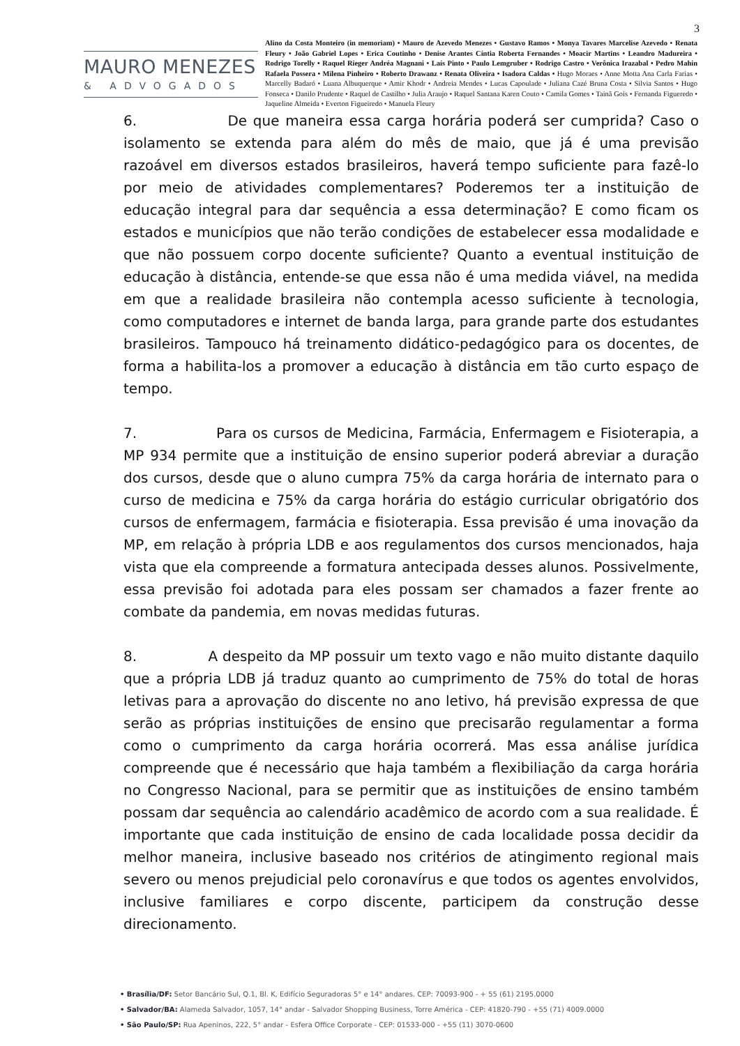3
MAURO MENEZES
& ADVOGADOS
Alino da Costa Monteiro (in memoriam) • Mauro de Azevedo Menezes • Gustavo Ramos • Monya Tavares Marcelise Azevedo • Renata Fleury • João Gabriel Lopes • Erica Coutinho • Denise Arantes Cíntia Roberta Fernandes • Moacir Martins • Leandro Madureira • Rodrigo Torelly • Raquel Rieger Andréa Magnani • Laís Pinto • Paulo Lemgruber • Rodrigo Castro • Verônica Irazabal • Pedro Mahin Rafaela Possera • Milena Pinheiro • Roberto Drawanz • Renata Oliveira • Isadora Caldas • Hugo Moraes • Anne Motta Ana Carla Farias • Marcelly Badaró • Luana Albuquerque • Amir Khodr • Andreia Mendes • Lucas Capoulade • Juliana Cazé Bruna Costa • Silvia Santos • Hugo Fonseca • Danilo Prudente • Raquel de Castilho • Julia Araujo • Raquel Santana Karen Couto • Camila Gomes • Tainã Gois • Fernanda Figueredo • Jaqueline Almeida • Everton Figueiredo • Manuela Fleury
6. De que maneira essa carga horária poderá ser cumprida? Caso o isolamento se extenda para além do mês de maio, que já é uma previsão razoável em diversos estados brasileiros, haverá tempo suficiente para fazê-lo por meio de atividades complementares? Poderemos ter a instituição de educação integral para dar sequência a essa determinação? E como ficam os estados e municípios que não terão condições de estabelecer essa modalidade e que não possuem corpo docente suficiente? Quanto a eventual instituição de educação à distância, entende-se que essa não é uma medida viável, na medida em que a realidade brasileira não contempla acesso suficiente à tecnologia, como computadores e internet de banda larga, para grande parte dos estudantes brasileiros. Tampouco há treinamento didático-pedagógico para os docentes, de forma a habilita-los a promover a educação à distância em tão curto espaço de tempo.
7. Para os cursos de Medicina, Farmácia, Enfermagem e Fisioterapia, a MP 934 permite que a instituição de ensino superior poderá abreviar a duração dos cursos, desde que o aluno cumpra 75% da carga horária de internato para o curso de medicina e 75% da carga horária do estágio curricular obrigatório dos cursos de enfermagem, farmácia e fisioterapia. Essa previsão é uma inovação da MP, em relação à própria LDB e aos regulamentos dos cursos mencionados, haja vista que ela compreende a formatura antecipada desses alunos. Possivelmente, essa previsão foi adotada para eles possam ser chamados a fazer frente ao combate da pandemia, em novas medidas futuras.
8. A despeito da MP possuir um texto vago e não muito distante daquilo que a própria LDB já traduz quanto ao cumprimento de 75% do total de horas letivas para a aprovação do discente no ano letivo, há previsão expressa de que serão as próprias instituições de ensino que precisarão regulamentar a forma como o cumprimento da carga horária ocorrerá. Mas essa análise jurídica compreende que é necessário que haja também a flexibiliação da carga horária no Congresso Nacional, para se permitir que as instituições de ensino também possam dar sequência ao calendário acadêmico de acordo com a sua realidade. É importante que cada instituição de ensino de cada localidade possa decidir da melhor maneira, inclusive baseado nos critérios de atingimento regional mais severo ou menos prejudicial pelo coronavírus e que todos os agentes envolvidos, inclusive familiares e corpo discente, participem da construção desse direcionamento.
• Brasília/DF: Setor Bancário Sul, Q.1, Bl. K, Edifício Seguradoras 5° e 14° andares. CEP: 70093-900 - + 55 (61) 2195.0000
• Salvador/BA: Alameda Salvador, 1057, 14° andar - Salvador Shopping Business, Torre América - CEP: 41820-790 - +55 (71) 4009.0000
• São Paulo/SP: Rua Apeninos, 222, 5° andar - Esfera Office Corporate - CEP: 01533-000 - +55 (11) 3070-0600